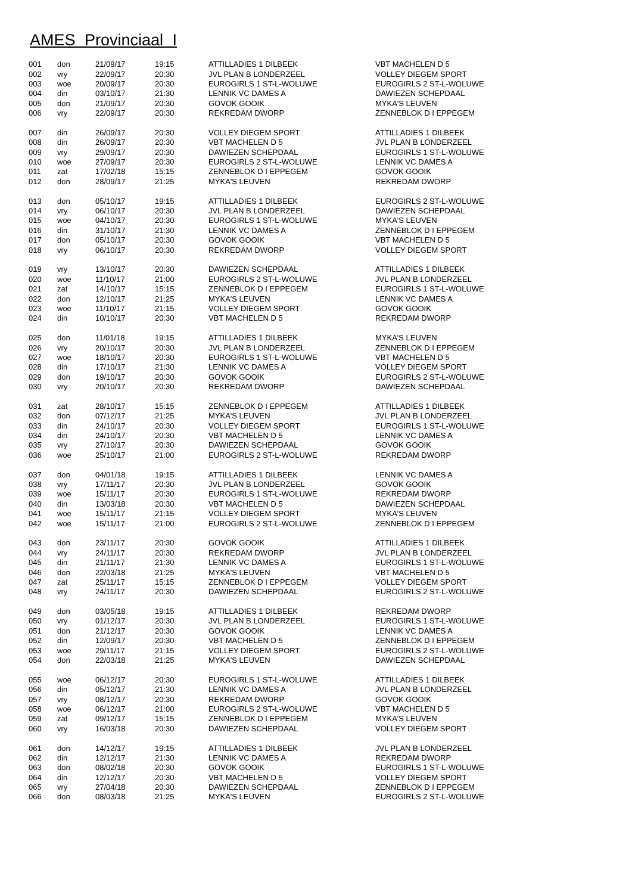AMES Provinciaal I
| 001 | don | 21/09/17 | 19:15 | ATTILLADIES 1 DILBEEK | VBT MACHELEN D 5 |
| 002 | vry | 22/09/17 | 20:30 | JVL PLAN B LONDERZEEL | VOLLEY DIEGEM SPORT |
| 003 | woe | 20/09/17 | 20:30 | EUROGIRLS 1 ST-L-WOLUWE | EUROGIRLS 2 ST-L-WOLUWE |
| 004 | din | 03/10/17 | 21:30 | LENNIK VC DAMES A | DAWIEZEN SCHEPDAAL |
| 005 | don | 21/09/17 | 20:30 | GOVOK GOOIK | MYKA'S LEUVEN |
| 006 | vry | 22/09/17 | 20:30 | REKREDAM DWORP | ZENNEBLOK D I EPPEGEM |
| 007 | din | 26/09/17 | 20:30 | VOLLEY DIEGEM SPORT | ATTILLADIES 1 DILBEEK |
| 008 | din | 26/09/17 | 20:30 | VBT MACHELEN D 5 | JVL PLAN B LONDERZEEL |
| 009 | vry | 29/09/17 | 20:30 | DAWIEZEN SCHEPDAAL | EUROGIRLS 1 ST-L-WOLUWE |
| 010 | woe | 27/09/17 | 20:30 | EUROGIRLS 2 ST-L-WOLUWE | LENNIK VC DAMES A |
| 011 | zat | 17/02/18 | 15:15 | ZENNEBLOK D I EPPEGEM | GOVOK GOOIK |
| 012 | don | 28/09/17 | 21:25 | MYKA'S LEUVEN | REKREDAM DWORP |
| 013 | don | 05/10/17 | 19:15 | ATTILLADIES 1 DILBEEK | EUROGIRLS 2 ST-L-WOLUWE |
| 014 | vry | 06/10/17 | 20:30 | JVL PLAN B LONDERZEEL | DAWIEZEN SCHEPDAAL |
| 015 | woe | 04/10/17 | 20:30 | EUROGIRLS 1 ST-L-WOLUWE | MYKA'S LEUVEN |
| 016 | din | 31/10/17 | 21:30 | LENNIK VC DAMES A | ZENNEBLOK D I EPPEGEM |
| 017 | don | 05/10/17 | 20:30 | GOVOK GOOIK | VBT MACHELEN D 5 |
| 018 | vry | 06/10/17 | 20:30 | REKREDAM DWORP | VOLLEY DIEGEM SPORT |
| 019 | vry | 13/10/17 | 20:30 | DAWIEZEN SCHEPDAAL | ATTILLADIES 1 DILBEEK |
| 020 | woe | 11/10/17 | 21:00 | EUROGIRLS 2 ST-L-WOLUWE | JVL PLAN B LONDERZEEL |
| 021 | zat | 14/10/17 | 15:15 | ZENNEBLOK D I EPPEGEM | EUROGIRLS 1 ST-L-WOLUWE |
| 022 | don | 12/10/17 | 21:25 | MYKA'S LEUVEN | LENNIK VC DAMES A |
| 023 | woe | 11/10/17 | 21:15 | VOLLEY DIEGEM SPORT | GOVOK GOOIK |
| 024 | din | 10/10/17 | 20:30 | VBT MACHELEN D 5 | REKREDAM DWORP |
| 025 | don | 11/01/18 | 19:15 | ATTILLADIES 1 DILBEEK | MYKA'S LEUVEN |
| 026 | vry | 20/10/17 | 20:30 | JVL PLAN B LONDERZEEL | ZENNEBLOK D I EPPEGEM |
| 027 | woe | 18/10/17 | 20:30 | EUROGIRLS 1 ST-L-WOLUWE | VBT MACHELEN D 5 |
| 028 | din | 17/10/17 | 21:30 | LENNIK VC DAMES A | VOLLEY DIEGEM SPORT |
| 029 | don | 19/10/17 | 20:30 | GOVOK GOOIK | EUROGIRLS 2 ST-L-WOLUWE |
| 030 | vry | 20/10/17 | 20:30 | REKREDAM DWORP | DAWIEZEN SCHEPDAAL |
| 031 | zat | 28/10/17 | 15:15 | ZENNEBLOK D I EPPEGEM | ATTILLADIES 1 DILBEEK |
| 032 | don | 07/12/17 | 21:25 | MYKA'S LEUVEN | JVL PLAN B LONDERZEEL |
| 033 | din | 24/10/17 | 20:30 | VOLLEY DIEGEM SPORT | EUROGIRLS 1 ST-L-WOLUWE |
| 034 | din | 24/10/17 | 20:30 | VBT MACHELEN D 5 | LENNIK VC DAMES A |
| 035 | vry | 27/10/17 | 20:30 | DAWIEZEN SCHEPDAAL | GOVOK GOOIK |
| 036 | woe | 25/10/17 | 21:00 | EUROGIRLS 2 ST-L-WOLUWE | REKREDAM DWORP |
| 037 | don | 04/01/18 | 19:15 | ATTILLADIES 1 DILBEEK | LENNIK VC DAMES A |
| 038 | vry | 17/11/17 | 20:30 | JVL PLAN B LONDERZEEL | GOVOK GOOIK |
| 039 | woe | 15/11/17 | 20:30 | EUROGIRLS 1 ST-L-WOLUWE | REKREDAM DWORP |
| 040 | din | 13/03/18 | 20:30 | VBT MACHELEN D 5 | DAWIEZEN SCHEPDAAL |
| 041 | woe | 15/11/17 | 21:15 | VOLLEY DIEGEM SPORT | MYKA'S LEUVEN |
| 042 | woe | 15/11/17 | 21:00 | EUROGIRLS 2 ST-L-WOLUWE | ZENNEBLOK D I EPPEGEM |
| 043 | don | 23/11/17 | 20:30 | GOVOK GOOIK | ATTILLADIES 1 DILBEEK |
| 044 | vry | 24/11/17 | 20:30 | REKREDAM DWORP | JVL PLAN B LONDERZEEL |
| 045 | din | 21/11/17 | 21:30 | LENNIK VC DAMES A | EUROGIRLS 1 ST-L-WOLUWE |
| 046 | don | 22/03/18 | 21:25 | MYKA'S LEUVEN | VBT MACHELEN D 5 |
| 047 | zat | 25/11/17 | 15:15 | ZENNEBLOK D I EPPEGEM | VOLLEY DIEGEM SPORT |
| 048 | vry | 24/11/17 | 20:30 | DAWIEZEN SCHEPDAAL | EUROGIRLS 2 ST-L-WOLUWE |
| 049 | don | 03/05/18 | 19:15 | ATTILLADIES 1 DILBEEK | REKREDAM DWORP |
| 050 | vry | 01/12/17 | 20:30 | JVL PLAN B LONDERZEEL | EUROGIRLS 1 ST-L-WOLUWE |
| 051 | don | 21/12/17 | 20:30 | GOVOK GOOIK | LENNIK VC DAMES A |
| 052 | din | 12/09/17 | 20:30 | VBT MACHELEN D 5 | ZENNEBLOK D I EPPEGEM |
| 053 | woe | 29/11/17 | 21:15 | VOLLEY DIEGEM SPORT | EUROGIRLS 2 ST-L-WOLUWE |
| 054 | don | 22/03/18 | 21:25 | MYKA'S LEUVEN | DAWIEZEN SCHEPDAAL |
| 055 | woe | 06/12/17 | 20:30 | EUROGIRLS 1 ST-L-WOLUWE | ATTILLADIES 1 DILBEEK |
| 056 | din | 05/12/17 | 21:30 | LENNIK VC DAMES A | JVL PLAN B LONDERZEEL |
| 057 | vry | 08/12/17 | 20:30 | REKREDAM DWORP | GOVOK GOOIK |
| 058 | woe | 06/12/17 | 21:00 | EUROGIRLS 2 ST-L-WOLUWE | VBT MACHELEN D 5 |
| 059 | zat | 09/12/17 | 15:15 | ZENNEBLOK D I EPPEGEM | MYKA'S LEUVEN |
| 060 | vry | 16/03/18 | 20:30 | DAWIEZEN SCHEPDAAL | VOLLEY DIEGEM SPORT |
| 061 | don | 14/12/17 | 19:15 | ATTILLADIES 1 DILBEEK | JVL PLAN B LONDERZEEL |
| 062 | din | 12/12/17 | 21:30 | LENNIK VC DAMES A | REKREDAM DWORP |
| 063 | don | 08/02/18 | 20:30 | GOVOK GOOIK | EUROGIRLS 1 ST-L-WOLUWE |
| 064 | din | 12/12/17 | 20:30 | VBT MACHELEN D 5 | VOLLEY DIEGEM SPORT |
| 065 | vry | 27/04/18 | 20:30 | DAWIEZEN SCHEPDAAL | ZENNEBLOK D I EPPEGEM |
| 066 | don | 08/03/18 | 21:25 | MYKA'S LEUVEN | EUROGIRLS 2 ST-L-WOLUWE |